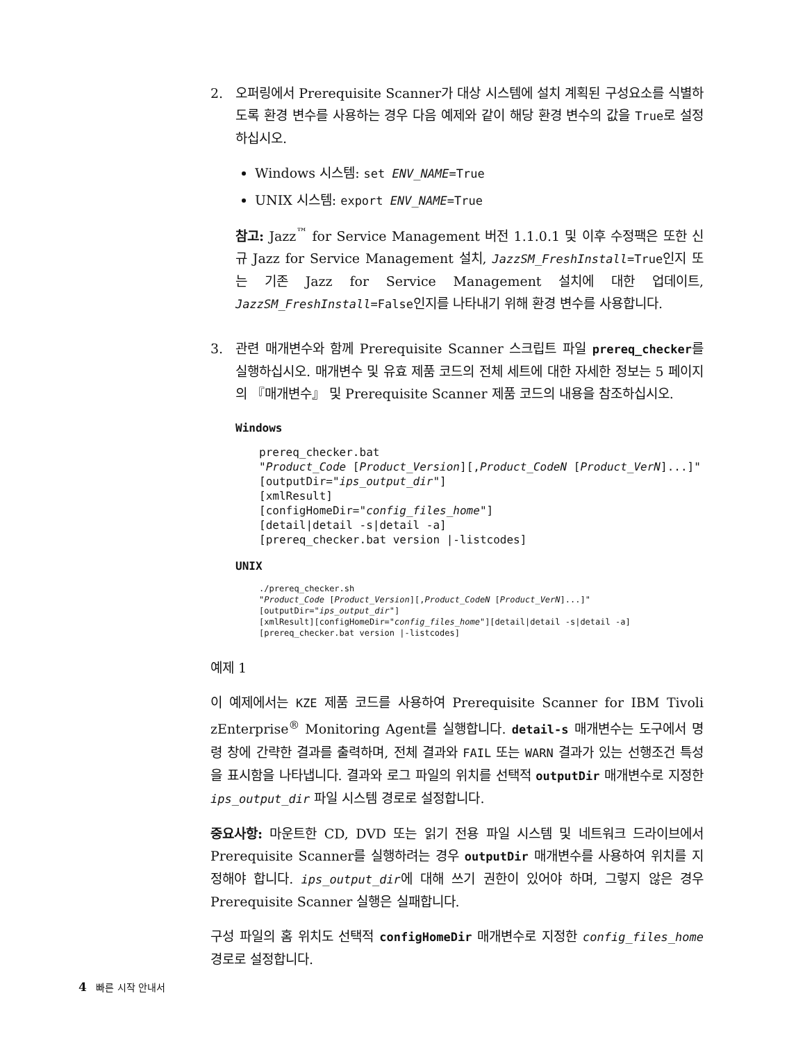2. 오퍼링에서 Prerequisite Scanner가 대상 시스템에 설치 계획된 구성요소를 식별하도록 환경 변수를 사용하는 경우 다음 예제와 같이 해당 환경 변수의 값을 True로 설정하십시오.
Windows 시스템: set ENV_NAME=True
UNIX 시스템: export ENV_NAME=True
참고: Jazz<sup>™</sup> for Service Management 버전 1.1.0.1 및 이후 수정팩은 또한 신규 Jazz for Service Management 설치, JazzSM_FreshInstall=True인지 또는 기존 Jazz for Service Management 설치에 대한 업데이트, JazzSM_FreshInstall=False인지를 나타내기 위해 환경 변수를 사용합니다.
3. 관련 매개변수와 함께 Prerequisite Scanner 스크립트 파일 prereq_checker를 실행하십시오. 매개변수 및 유효 제품 코드의 전체 세트에 대한 자세한 정보는 5 페이지의 『매개변수』 및 Prerequisite Scanner 제품 코드의 내용을 참조하십시오.
Windows
prereq_checker.bat
"Product_Code [Product_Version][,Product_CodeN [Product_VerN]...]"
[outputDir="ips_output_dir"]
[xmlResult]
[configHomeDir="config_files_home"]
[detail|detail -s|detail -a]
[prereq_checker.bat version |-listcodes]
UNIX
./prereq_checker.sh
"Product_Code [Product_Version][,Product_CodeN [Product_VerN]...]"
[outputDir="ips_output_dir"]
[xmlResult][configHomeDir="config_files_home"][detail|detail -s|detail -a]
[prereq_checker.bat version |-listcodes]
예제 1
이 예제에서는 KZE 제품 코드를 사용하여 Prerequisite Scanner for IBM Tivoli zEnterprise<sup>®</sup> Monitoring Agent를 실행합니다. detail-s 매개변수는 도구에서 명령 창에 간략한 결과를 출력하며, 전체 결과와 FAIL 또는 WARN 결과가 있는 선행조건 특성을 표시함을 나타냅니다. 결과와 로그 파일의 위치를 선택적 outputDir 매개변수로 지정한 ips_output_dir 파일 시스템 경로로 설정합니다.
중요사항: 마운트한 CD, DVD 또는 읽기 전용 파일 시스템 및 네트워크 드라이브에서 Prerequisite Scanner를 실행하려는 경우 outputDir 매개변수를 사용하여 위치를 지정해야 합니다. ips_output_dir에 대해 쓰기 권한이 있어야 하며, 그렇지 않은 경우 Prerequisite Scanner 실행은 실패합니다.
구성 파일의 홈 위치도 선택적 configHomeDir 매개변수로 지정한 config_files_home 경로로 설정합니다.
4 빠른 시작 안내서